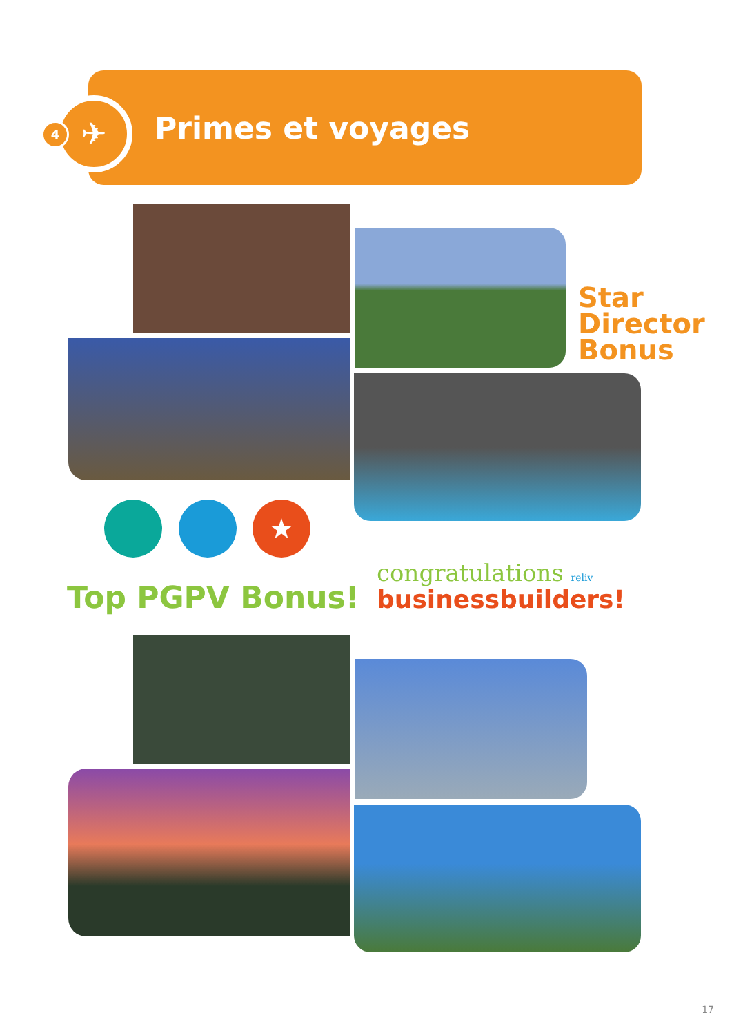✈
4 Primes et voyages
Star
Director
Bonus
★
Top PGPV Bonus!
congratulations reliv
businessbuilders!
17